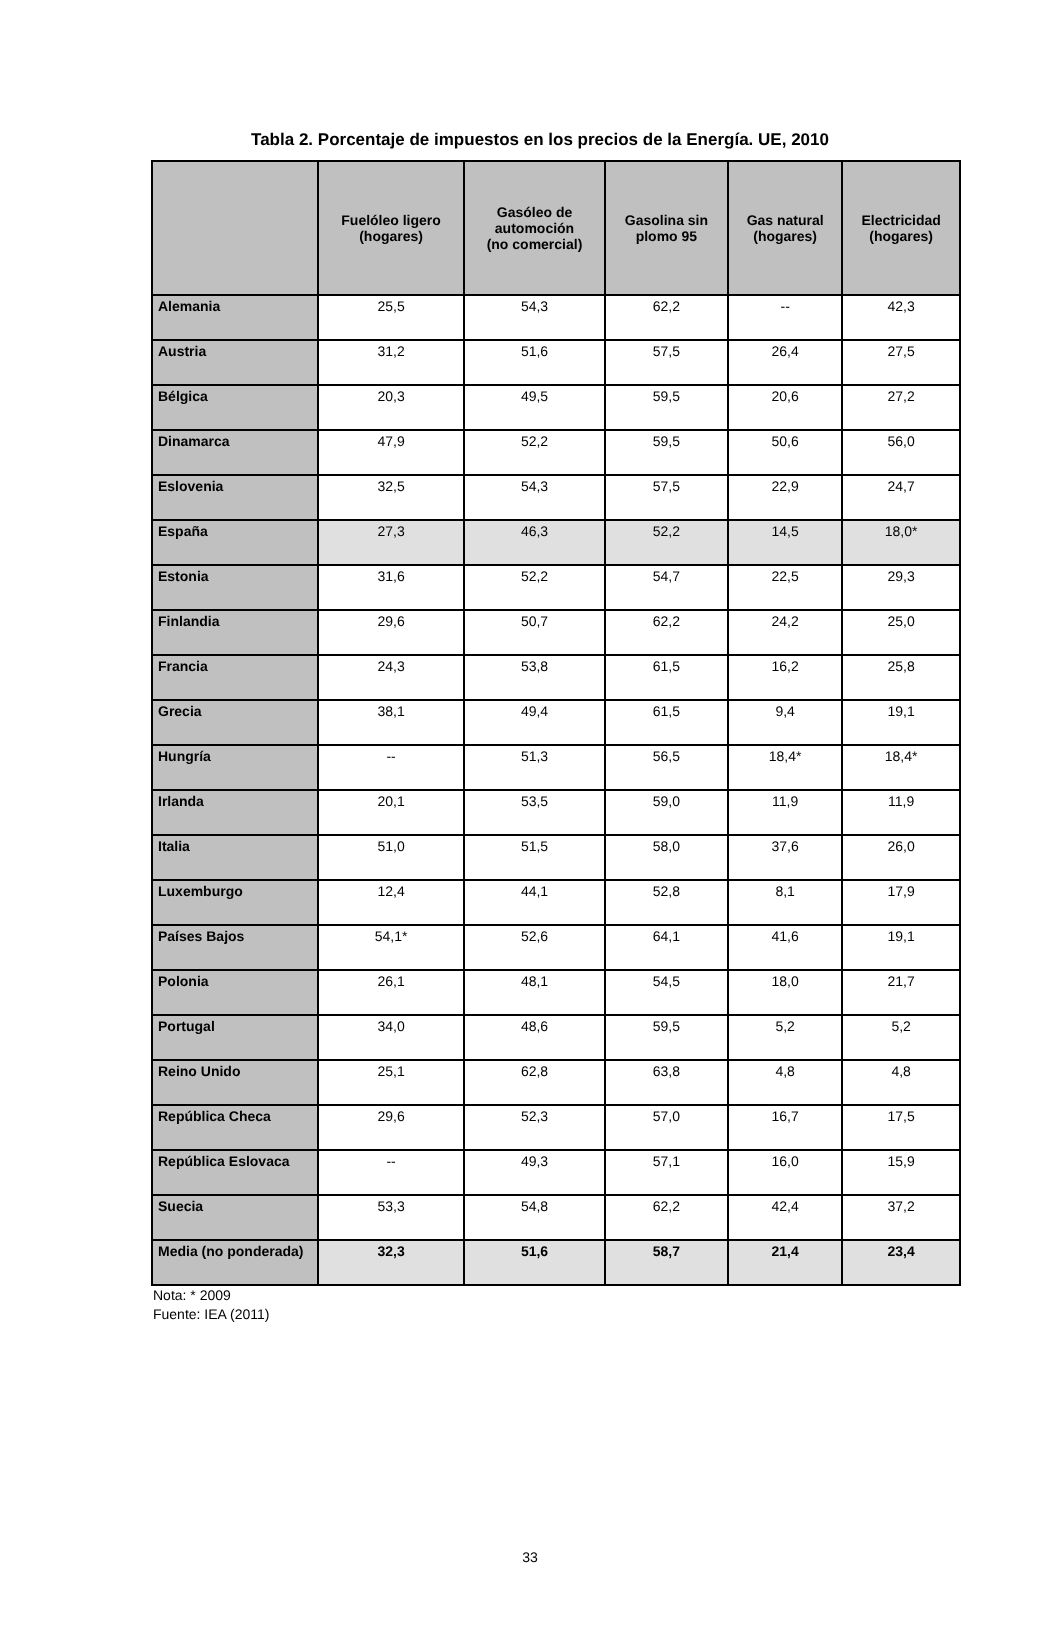Tabla 2. Porcentaje de impuestos en los precios de la Energía. UE, 2010
| | Fuelóleo ligero (hogares) | Gasóleo de automoción (no comercial) | Gasolina sin plomo 95 | Gas natural (hogares) | Electricidad (hogares) |
| --- | --- | --- | --- | --- | --- |
| Alemania | 25,5 | 54,3 | 62,2 | -- | 42,3 |
| Austria | 31,2 | 51,6 | 57,5 | 26,4 | 27,5 |
| Bélgica | 20,3 | 49,5 | 59,5 | 20,6 | 27,2 |
| Dinamarca | 47,9 | 52,2 | 59,5 | 50,6 | 56,0 |
| Eslovenia | 32,5 | 54,3 | 57,5 | 22,9 | 24,7 |
| España | 27,3 | 46,3 | 52,2 | 14,5 | 18,0* |
| Estonia | 31,6 | 52,2 | 54,7 | 22,5 | 29,3 |
| Finlandia | 29,6 | 50,7 | 62,2 | 24,2 | 25,0 |
| Francia | 24,3 | 53,8 | 61,5 | 16,2 | 25,8 |
| Grecia | 38,1 | 49,4 | 61,5 | 9,4 | 19,1 |
| Hungría | -- | 51,3 | 56,5 | 18,4* | 18,4* |
| Irlanda | 20,1 | 53,5 | 59,0 | 11,9 | 11,9 |
| Italia | 51,0 | 51,5 | 58,0 | 37,6 | 26,0 |
| Luxemburgo | 12,4 | 44,1 | 52,8 | 8,1 | 17,9 |
| Países Bajos | 54,1* | 52,6 | 64,1 | 41,6 | 19,1 |
| Polonia | 26,1 | 48,1 | 54,5 | 18,0 | 21,7 |
| Portugal | 34,0 | 48,6 | 59,5 | 5,2 | 5,2 |
| Reino Unido | 25,1 | 62,8 | 63,8 | 4,8 | 4,8 |
| República Checa | 29,6 | 52,3 | 57,0 | 16,7 | 17,5 |
| República Eslovaca | -- | 49,3 | 57,1 | 16,0 | 15,9 |
| Suecia | 53,3 | 54,8 | 62,2 | 42,4 | 37,2 |
| Media (no ponderada) | 32,3 | 51,6 | 58,7 | 21,4 | 23,4 |
Nota: * 2009
Fuente: IEA (2011)
33